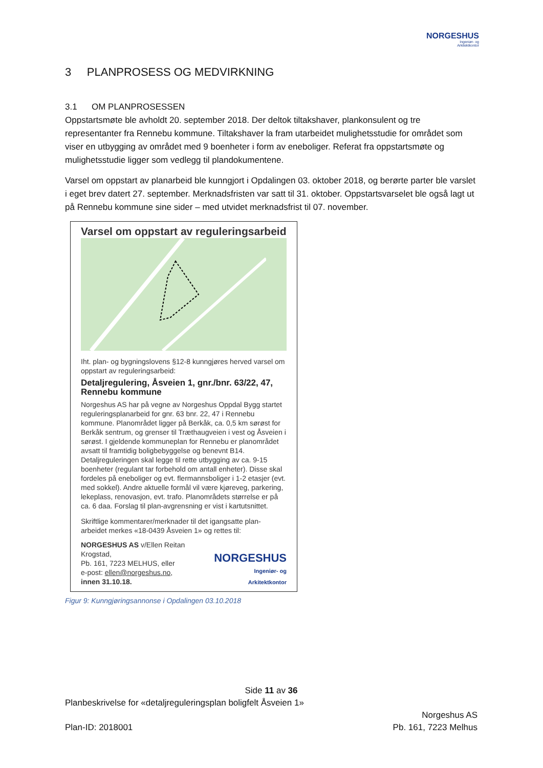NORGESHUS
Ingeniør- og
Arkitektkontor
3 PLANPROSESS OG MEDVIRKNING
3.1 OM PLANPROSESSEN
Oppstartsmøte ble avholdt 20. september 2018. Der deltok tiltakshaver, plankonsulent og tre representanter fra Rennebu kommune. Tiltakshaver la fram utarbeidet mulighetsstudie for området som viser en utbygging av området med 9 boenheter i form av eneboliger. Referat fra oppstartsmøte og mulighetsstudie ligger som vedlegg til plandokumentene.
Varsel om oppstart av planarbeid ble kunngjort i Opdalingen 03. oktober 2018, og berørte parter ble varslet i eget brev datert 27. september. Merknadsfristen var satt til 31. oktober. Oppstartsvarselet ble også lagt ut på Rennebu kommune sine sider – med utvidet merknadsfrist til 07. november.
Varsel om oppstart av reguleringsarbeid
Iht. plan- og bygningslovens §12-8 kunngjøres herved varsel om oppstart av reguleringsarbeid:
Detaljregulering, Åsveien 1, gnr./bnr. 63/22, 47, Rennebu kommune
Norgeshus AS har på vegne av Norgeshus Oppdal Bygg startet reguleringsplanarbeid for gnr. 63 bnr. 22, 47 i Rennebu kommune. Planområdet ligger på Berkåk, ca. 0,5 km sørøst for Berkåk sentrum, og grenser til Træthaugveien i vest og Åsveien i sørøst. I gjeldende kommuneplan for Rennebu er planområdet avsatt til framtidig boligbebyggelse og benevnt B14. Detaljreguleringen skal legge til rette utbygging av ca. 9-15 boenheter (regulant tar forbehold om antall enheter). Disse skal fordeles på eneboliger og evt. flermannsboliger i 1-2 etasjer (evt. med sokkel). Andre aktuelle formål vil være kjøreveg, parkering, lekeplass, renovasjon, evt. trafo. Planområdets størrelse er på ca. 6 daa. Forslag til plan-avgrensning er vist i kartutsnittet.
Skriftlige kommentarer/merknader til det igangsatte plan-arbeidet merkes «18-0439 Åsveien 1» og rettes til:
NORGESHUS AS v/Ellen Reitan Krogstad,
Pb. 161, 7223 MELHUS, eller
e-post: ellen@norgeshus.no,
innen 31.10.18.
NORGESHUS
Ingeniør- og
Arkitektkontor
Figur 9: Kunngjøringsannonse i Opdalingen 03.10.2018
Side 11 av 36
Planbeskrivelse for «detaljreguleringsplan boligfelt Åsveien 1»
Plan-ID: 2018001
Norgeshus AS
Pb. 161, 7223 Melhus